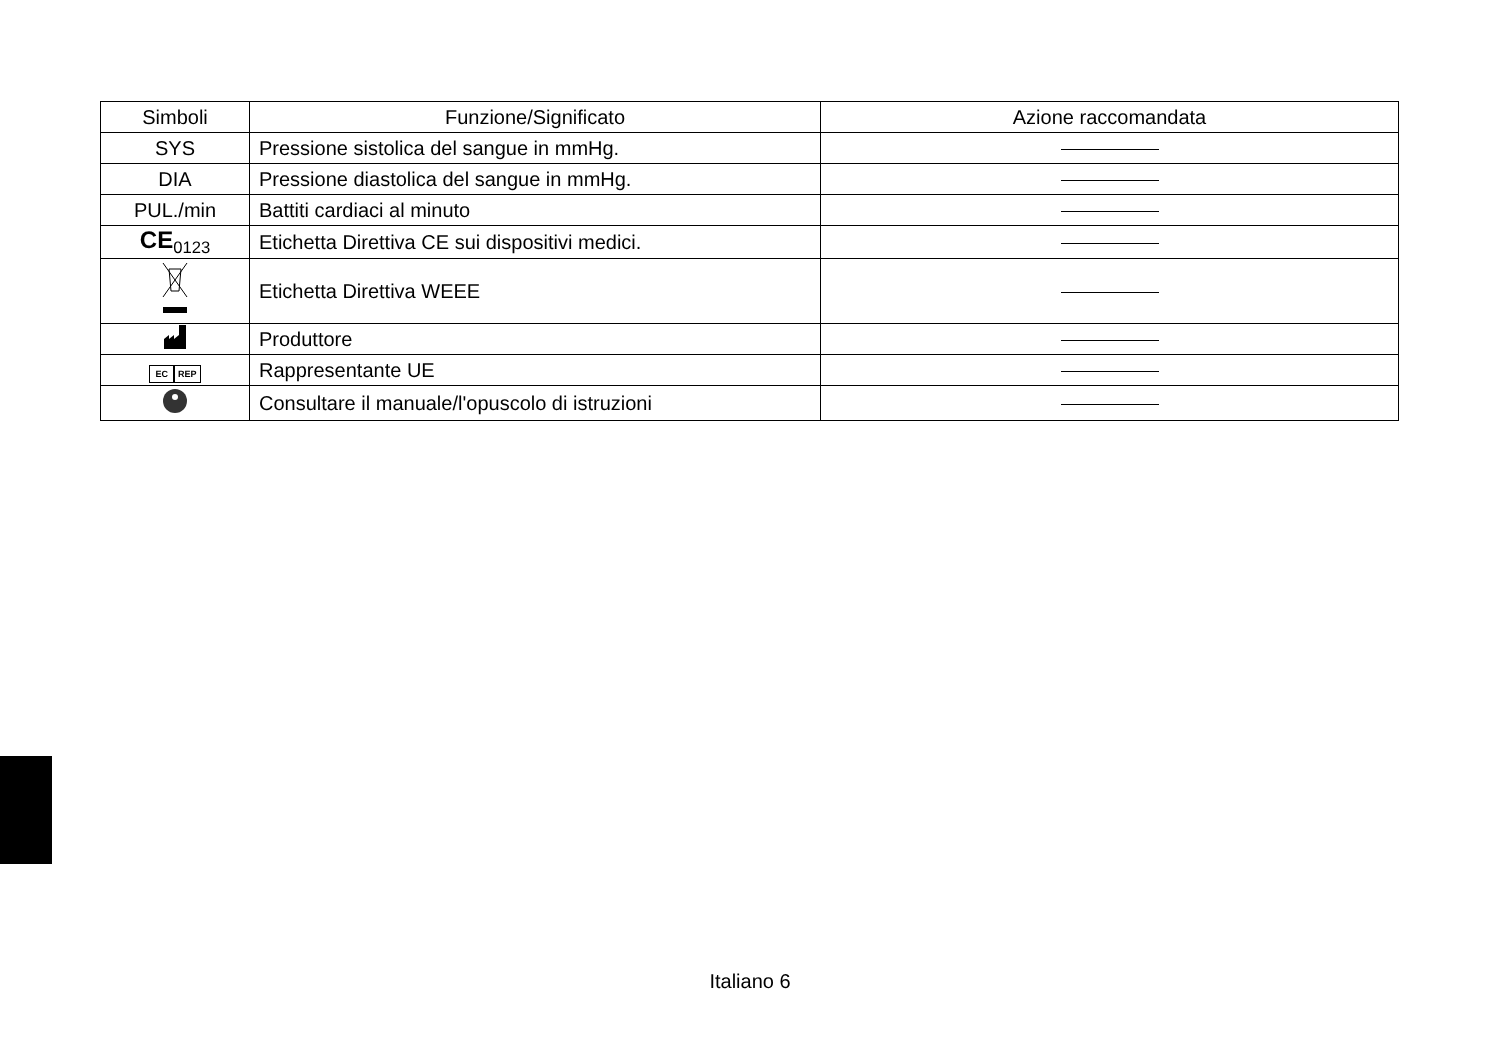| Simboli | Funzione/Significato | Azione raccomandata |
| --- | --- | --- |
| SYS | Pressione sistolica del sangue in mmHg. | |
| DIA | Pressione diastolica del sangue in mmHg. | |
| PUL./min | Battiti cardiaci al minuto | |
| CE<sub>0123</sub> | Etichetta Direttiva CE sui dispositivi medici. | |
| | Etichetta Direttiva WEEE | |
| | Produttore | |
| EC REP | Rappresentante UE | |
| | Consultare il manuale/l'opuscolo di istruzioni | |
Italiano 6